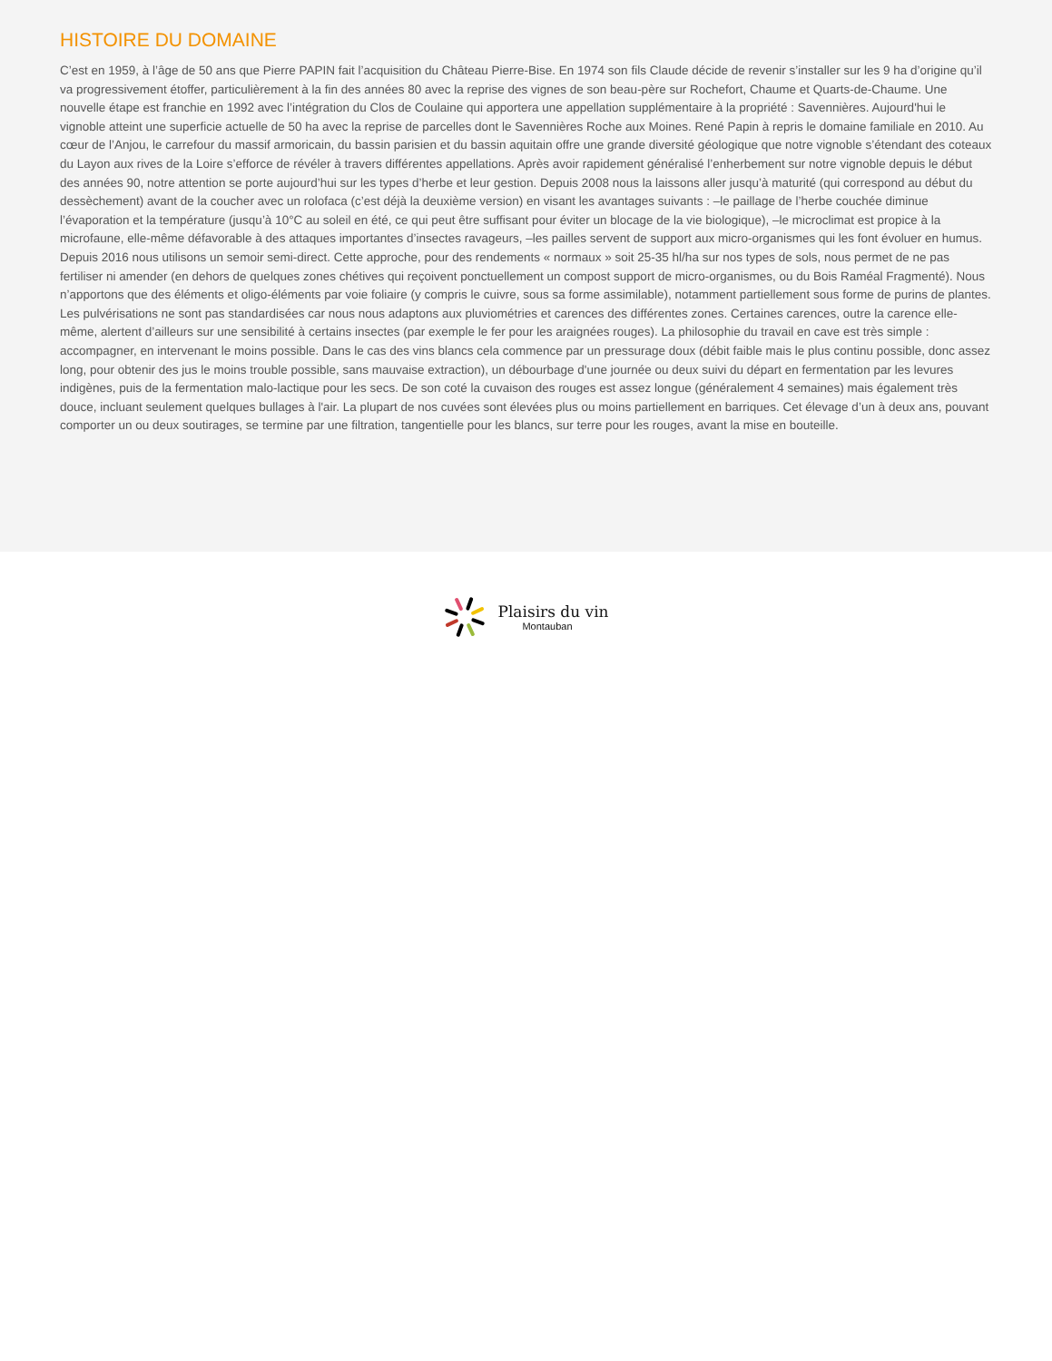HISTOIRE DU DOMAINE
C’est en 1959, à l’âge de 50 ans que Pierre PAPIN fait l’acquisition du Château Pierre-Bise. En 1974 son fils Claude décide de revenir s’installer sur les 9 ha d’origine qu’il va progressivement étoffer, particulièrement à la fin des années 80 avec la reprise des vignes de son beau-père sur Rochefort, Chaume et Quarts-de-Chaume. Une nouvelle étape est franchie en 1992 avec l’intégration du Clos de Coulaine qui apportera une appellation supplémentaire à la propriété : Savennières. Aujourd'hui le vignoble atteint une superficie actuelle de 50 ha avec la reprise de parcelles dont le Savennières Roche aux Moines. René Papin à repris le domaine familiale en 2010. Au cœur de l’Anjou, le carrefour du massif armoricain, du bassin parisien et du bassin aquitain offre une grande diversité géologique que notre vignoble s’étendant des coteaux du Layon aux rives de la Loire s’efforce de révéler à travers différentes appellations. Après avoir rapidement généralisé l’enherbement sur notre vignoble depuis le début des années 90, notre attention se porte aujourd’hui sur les types d’herbe et leur gestion. Depuis 2008 nous la laissons aller jusqu’à maturité (qui correspond au début du dessèchement) avant de la coucher avec un rolofaca (c’est déjà la deuxième version) en visant les avantages suivants : –le paillage de l’herbe couchée diminue l’évaporation et la température (jusqu’à 10°C au soleil en été, ce qui peut être suffisant pour éviter un blocage de la vie biologique), –le microclimat est propice à la microfaune, elle-même défavorable à des attaques importantes d’insectes ravageurs, –les pailles servent de support aux micro-organismes qui les font évoluer en humus. Depuis 2016 nous utilisons un semoir semi-direct. Cette approche, pour des rendements « normaux » soit 25-35 hl/ha sur nos types de sols, nous permet de ne pas fertiliser ni amender (en dehors de quelques zones chétives qui reçoivent ponctuellement un compost support de micro-organismes, ou du Bois Raméal Fragmenté). Nous n’apportons que des éléments et oligo-éléments par voie foliaire (y compris le cuivre, sous sa forme assimilable), notamment partiellement sous forme de purins de plantes. Les pulvérisations ne sont pas standardisées car nous nous adaptons aux pluviométries et carences des différentes zones. Certaines carences, outre la carence elle-même, alertent d’ailleurs sur une sensibilité à certains insectes (par exemple le fer pour les araignées rouges). La philosophie du travail en cave est très simple : accompagner, en intervenant le moins possible. Dans le cas des vins blancs cela commence par un pressurage doux (débit faible mais le plus continu possible, donc assez long, pour obtenir des jus le moins trouble possible, sans mauvaise extraction), un débourbage d'une journée ou deux suivi du départ en fermentation par les levures indigènes, puis de la fermentation malo-lactique pour les secs. De son coté la cuvaison des rouges est assez longue (généralement 4 semaines) mais également très douce, incluant seulement quelques bullages à l'air. La plupart de nos cuvées sont élevées plus ou moins partiellement en barriques. Cet élevage d’un à deux ans, pouvant comporter un ou deux soutirages, se termine par une filtration, tangentielle pour les blancs, sur terre pour les rouges, avant la mise en bouteille.
Plaisirs du vin
Montauban